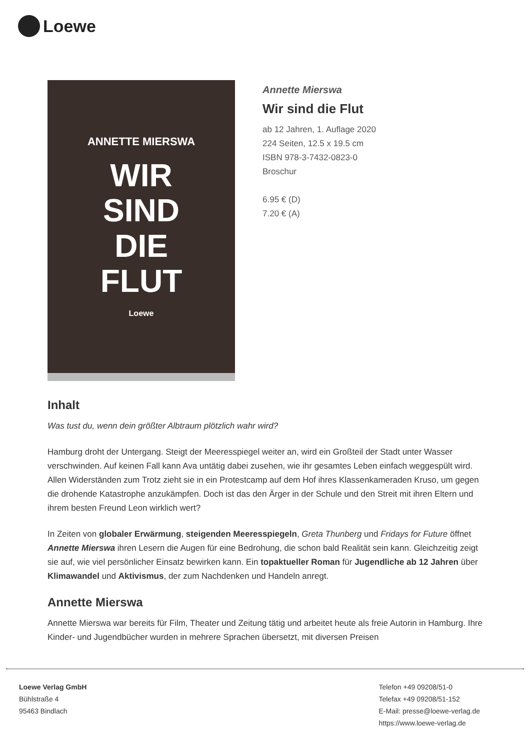Loewe
ANNETTE MIERSWA
WIR
SIND
DIE
FLUT
Loewe
Annette Mierswa
Wir sind die Flut
ab 12 Jahren, 1. Auflage 2020
224 Seiten, 12.5 x 19.5 cm
ISBN 978-3-7432-0823-0
Broschur
6.95 € (D)
7.20 € (A)
Inhalt
Was tust du, wenn dein größter Albtraum plötzlich wahr wird?
Hamburg droht der Untergang. Steigt der Meeresspiegel weiter an, wird ein Großteil der Stadt unter Wasser verschwinden. Auf keinen Fall kann Ava untätig dabei zusehen, wie ihr gesamtes Leben einfach weggespült wird. Allen Widerständen zum Trotz zieht sie in ein Protestcamp auf dem Hof ihres Klassenkameraden Kruso, um gegen die drohende Katastrophe anzukämpfen. Doch ist das den Ärger in der Schule und den Streit mit ihren Eltern und ihrem besten Freund Leon wirklich wert?
In Zeiten von globaler Erwärmung, steigenden Meeresspiegeln, Greta Thunberg und Fridays for Future öffnet Annette Mierswa ihren Lesern die Augen für eine Bedrohung, die schon bald Realität sein kann. Gleichzeitig zeigt sie auf, wie viel persönlicher Einsatz bewirken kann. Ein topaktueller Roman für Jugendliche ab 12 Jahren über Klimawandel und Aktivismus, der zum Nachdenken und Handeln anregt.
Annette Mierswa
Annette Mierswa war bereits für Film, Theater und Zeitung tätig und arbeitet heute als freie Autorin in Hamburg. Ihre Kinder- und Jugendbücher wurden in mehrere Sprachen übersetzt, mit diversen Preisen
Loewe Verlag GmbH
Bühlstraße 4
95463 Bindlach
Telefon +49 09208/51-0
Telefax +49 09208/51-152
E-Mail: presse@loewe-verlag.de
https://www.loewe-verlag.de